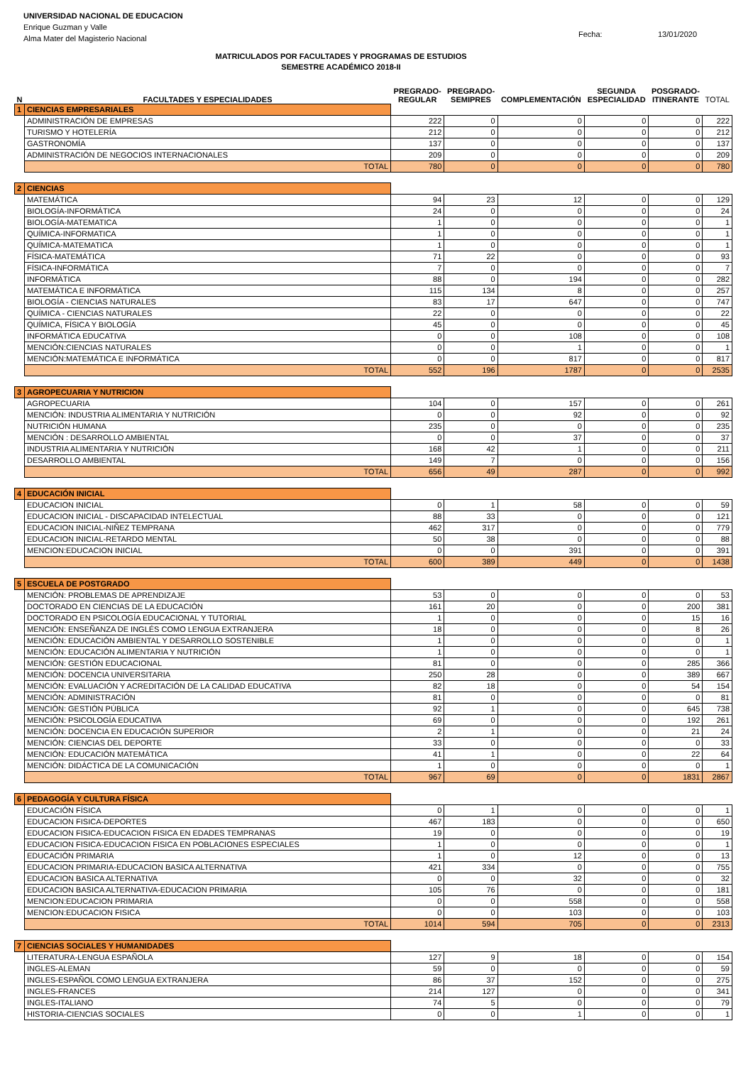UNIVERSIDAD NACIONAL DE EDUCACION
Enrique Guzman y Valle
Alma Mater del Magisterio Nacional
Fecha: 13/01/2020
MATRICULADOS POR FACULTADES Y PROGRAMAS DE ESTUDIOS
SEMESTRE ACADÉMICO 2018-II
| N | FACULTADES Y ESPECIALIDADES | PREGRADO- REGULAR | PREGRADO- SEMIPRES | COMPLEMENTACIÓN | SEGUNDA ESPECIALIDAD | POSGRADO- ITINERANTE | TOTAL |
| --- | --- | --- | --- | --- | --- | --- | --- |
| 1 | CIENCIAS EMPRESARIALES | | | | | | |
| | ADMINISTRACIÓN DE EMPRESAS | 222 | 0 | 0 | 0 | 0 | 222 |
| | TURISMO Y HOTELERÍA | 212 | 0 | 0 | 0 | 0 | 212 |
| | GASTRONOMÍA | 137 | 0 | 0 | 0 | 0 | 137 |
| | ADMINISTRACIÓN DE NEGOCIOS INTERNACIONALES | 209 | 0 | 0 | 0 | 0 | 209 |
| | TOTAL | 780 | 0 | 0 | 0 | 0 | 780 |
| 2 | CIENCIAS | | | | | | |
| | MATEMÁTICA | 94 | 23 | 12 | 0 | 0 | 129 |
| | BIOLOGÍA-INFORMÁTICA | 24 | 0 | 0 | 0 | 0 | 24 |
| | BIOLOGÍA-MATEMATICA | 1 | 0 | 0 | 0 | 0 | 1 |
| | QUÍMICA-INFORMATICA | 1 | 0 | 0 | 0 | 0 | 1 |
| | QUÍMICA-MATEMATICA | 1 | 0 | 0 | 0 | 0 | 1 |
| | FÍSICA-MATEMÁTICA | 71 | 22 | 0 | 0 | 0 | 93 |
| | FÍSICA-INFORMÁTICA | 7 | 0 | 0 | 0 | 0 | 7 |
| | INFORMÁTICA | 88 | 0 | 194 | 0 | 0 | 282 |
| | MATEMÁTICA E INFORMÁTICA | 115 | 134 | 8 | 0 | 0 | 257 |
| | BIOLOGÍA - CIENCIAS NATURALES | 83 | 17 | 647 | 0 | 0 | 747 |
| | QUÍMICA - CIENCIAS NATURALES | 22 | 0 | 0 | 0 | 0 | 22 |
| | QUÍMICA, FÍSICA Y BIOLOGÍA | 45 | 0 | 0 | 0 | 0 | 45 |
| | INFORMÁTICA EDUCATIVA | 0 | 0 | 108 | 0 | 0 | 108 |
| | MENCIÓN:CIENCIAS NATURALES | 0 | 0 | 1 | 0 | 0 | 1 |
| | MENCIÓN:MATEMÁTICA E INFORMÁTICA | 0 | 0 | 817 | 0 | 0 | 817 |
| | TOTAL | 552 | 196 | 1787 | 0 | 0 | 2535 |
| 3 | AGROPECUARIA Y NUTRICION | | | | | | |
| | AGROPECUARIA | 104 | 0 | 157 | 0 | 0 | 261 |
| | MENCIÓN: INDUSTRIA ALIMENTARIA Y NUTRICIÓN | 0 | 0 | 92 | 0 | 0 | 92 |
| | NUTRICIÓN HUMANA | 235 | 0 | 0 | 0 | 0 | 235 |
| | MENCIÓN : DESARROLLO AMBIENTAL | 0 | 0 | 37 | 0 | 0 | 37 |
| | INDUSTRIA ALIMENTARIA Y NUTRICIÓN | 168 | 42 | 1 | 0 | 0 | 211 |
| | DESARROLLO AMBIENTAL | 149 | 7 | 0 | 0 | 0 | 156 |
| | TOTAL | 656 | 49 | 287 | 0 | 0 | 992 |
| 4 | EDUCACIÓN INICIAL | | | | | | |
| | EDUCACION INICIAL | 0 | 1 | 58 | 0 | 0 | 59 |
| | EDUCACION INICIAL - DISCAPACIDAD INTELECTUAL | 88 | 33 | 0 | 0 | 0 | 121 |
| | EDUCACION INICIAL-NIÑEZ TEMPRANA | 462 | 317 | 0 | 0 | 0 | 779 |
| | EDUCACION INICIAL-RETARDO MENTAL | 50 | 38 | 0 | 0 | 0 | 88 |
| | MENCION:EDUCACION INICIAL | 0 | 0 | 391 | 0 | 0 | 391 |
| | TOTAL | 600 | 389 | 449 | 0 | 0 | 1438 |
| 5 | ESCUELA DE POSTGRADO | | | | | | |
| | MENCIÓN: PROBLEMAS DE APRENDIZAJE | 53 | 0 | 0 | 0 | 0 | 53 |
| | DOCTORADO EN CIENCIAS DE LA EDUCACIÓN | 161 | 20 | 0 | 0 | 200 | 381 |
| | DOCTORADO EN PSICOLOGÍA EDUCACIONAL Y TUTORIAL | 1 | 0 | 0 | 0 | 15 | 16 |
| | MENCIÓN: ENSEÑANZA DE INGLÉS COMO LENGUA EXTRANJERA | 18 | 0 | 0 | 0 | 8 | 26 |
| | MENCIÓN: EDUCACIÓN AMBIENTAL Y DESARROLLO SOSTENIBLE | 1 | 0 | 0 | 0 | 0 | 1 |
| | MENCIÓN: EDUCACIÓN ALIMENTARIA Y NUTRICIÓN | 1 | 0 | 0 | 0 | 0 | 1 |
| | MENCIÓN: GESTIÓN EDUCACIONAL | 81 | 0 | 0 | 0 | 285 | 366 |
| | MENCIÓN: DOCENCIA UNIVERSITARIA | 250 | 28 | 0 | 0 | 389 | 667 |
| | MENCIÓN: EVALUACIÓN Y ACREDITACIÓN DE LA CALIDAD EDUCATIVA | 82 | 18 | 0 | 0 | 54 | 154 |
| | MENCIÓN: ADMINISTRACIÓN | 81 | 0 | 0 | 0 | 0 | 81 |
| | MENCIÓN: GESTIÓN PÚBLICA | 92 | 1 | 0 | 0 | 645 | 738 |
| | MENCIÓN: PSICOLOGÍA EDUCATIVA | 69 | 0 | 0 | 0 | 192 | 261 |
| | MENCIÓN: DOCENCIA EN EDUCACIÓN SUPERIOR | 2 | 1 | 0 | 0 | 21 | 24 |
| | MENCIÓN: CIENCIAS DEL DEPORTE | 33 | 0 | 0 | 0 | 0 | 33 |
| | MENCIÓN: EDUCACIÓN MATEMÁTICA | 41 | 1 | 0 | 0 | 22 | 64 |
| | MENCIÓN: DIDÁCTICA DE LA COMUNICACIÓN | 1 | 0 | 0 | 0 | 0 | 1 |
| | TOTAL | 967 | 69 | 0 | 0 | 1831 | 2867 |
| 6 | PEDAGOGÍA Y CULTURA FÍSICA | | | | | | |
| | EDUCACIÓN FÍSICA | 0 | 1 | 0 | 0 | 0 | 1 |
| | EDUCACION FISICA-DEPORTES | 467 | 183 | 0 | 0 | 0 | 650 |
| | EDUCACION FISICA-EDUCACION FISICA EN EDADES TEMPRANAS | 19 | 0 | 0 | 0 | 0 | 19 |
| | EDUCACION FISICA-EDUCACION FISICA EN POBLACIONES ESPECIALES | 1 | 0 | 0 | 0 | 0 | 1 |
| | EDUCACIÓN PRIMARIA | 1 | 0 | 12 | 0 | 0 | 13 |
| | EDUCACION PRIMARIA-EDUCACION BASICA ALTERNATIVA | 421 | 334 | 0 | 0 | 0 | 755 |
| | EDUCACION BASICA ALTERNATIVA | 0 | 0 | 32 | 0 | 0 | 32 |
| | EDUCACION BASICA ALTERNATIVA-EDUCACION PRIMARIA | 105 | 76 | 0 | 0 | 0 | 181 |
| | MENCION:EDUCACION PRIMARIA | 0 | 0 | 558 | 0 | 0 | 558 |
| | MENCION:EDUCACION FISICA | 0 | 0 | 103 | 0 | 0 | 103 |
| | TOTAL | 1014 | 594 | 705 | 0 | 0 | 2313 |
| 7 | CIENCIAS SOCIALES Y HUMANIDADES | | | | | | |
| | LITERATURA-LENGUA ESPAÑOLA | 127 | 9 | 18 | 0 | 0 | 154 |
| | INGLES-ALEMAN | 59 | 0 | 0 | 0 | 0 | 59 |
| | INGLES-ESPAÑOL COMO LENGUA EXTRANJERA | 86 | 37 | 152 | 0 | 0 | 275 |
| | INGLES-FRANCES | 214 | 127 | 0 | 0 | 0 | 341 |
| | INGLES-ITALIANO | 74 | 5 | 0 | 0 | 0 | 79 |
| | HISTORIA-CIENCIAS SOCIALES | 0 | 0 | 1 | 0 | 0 | 1 |